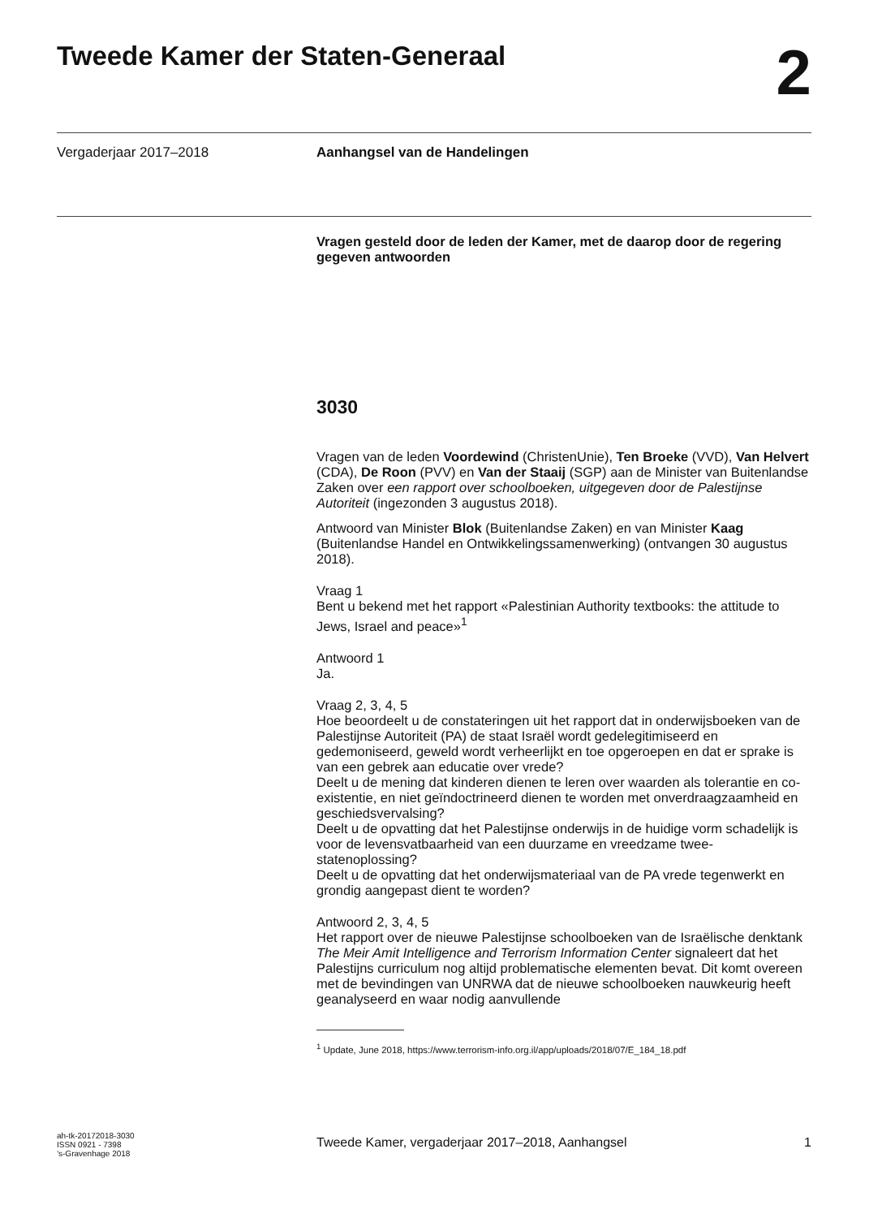Tweede Kamer der Staten-Generaal
2
Vergaderjaar 2017–2018 Aanhangsel van de Handelingen
Vragen gesteld door de leden der Kamer, met de daarop door de regering gegeven antwoorden
3030
Vragen van de leden Voordewind (ChristenUnie), Ten Broeke (VVD), Van Helvert (CDA), De Roon (PVV) en Van der Staaij (SGP) aan de Minister van Buitenlandse Zaken over een rapport over schoolboeken, uitgegeven door de Palestijnse Autoriteit (ingezonden 3 augustus 2018).
Antwoord van Minister Blok (Buitenlandse Zaken) en van Minister Kaag (Buitenlandse Handel en Ontwikkelingssamenwerking) (ontvangen 30 augustus 2018).
Vraag 1
Bent u bekend met het rapport «Palestinian Authority textbooks: the attitude to Jews, Israel and peace»<sup>1</sup>
Antwoord 1
Ja.
Vraag 2, 3, 4, 5
Hoe beoordeelt u de constateringen uit het rapport dat in onderwijsboeken van de Palestijnse Autoriteit (PA) de staat Israël wordt gedelegitimiseerd en gedemoniseerd, geweld wordt verheerlijkt en toe opgeroepen en dat er sprake is van een gebrek aan educatie over vrede?
Deelt u de mening dat kinderen dienen te leren over waarden als tolerantie en co-existentie, en niet geïndoctrineerd dienen te worden met onverdraagzaamheid en geschiedsvervalsing?
Deelt u de opvatting dat het Palestijnse onderwijs in de huidige vorm schadelijk is voor de levensvatbaarheid van een duurzame en vreedzame twee-statenoplossing?
Deelt u de opvatting dat het onderwijsmateriaal van de PA vrede tegenwerkt en grondig aangepast dient te worden?
Antwoord 2, 3, 4, 5
Het rapport over de nieuwe Palestijnse schoolboeken van de Israëlische denktank The Meir Amit Intelligence and Terrorism Information Center signaleert dat het Palestijns curriculum nog altijd problematische elementen bevat. Dit komt overeen met de bevindingen van UNRWA dat de nieuwe schoolboeken nauwkeurig heeft geanalyseerd en waar nodig aanvullende
<sup>1</sup> Update, June 2018, https://www.terrorism-info.org.il/app/uploads/2018/07/E_184_18.pdf
ah-tk-20172018-3030
ISSN 0921 - 7398
’s-Gravenhage 2018
Tweede Kamer, vergaderjaar 2017–2018, Aanhangsel 1